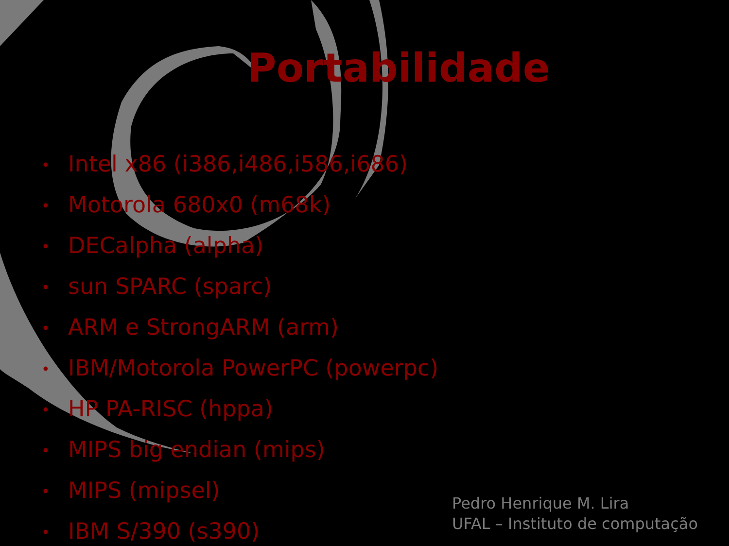Portabilidade
• Intel x86 (i386,i486,i586,i686)
• Motorola 680x0 (m68k)
• DECalpha (alpha)
• sun SPARC (sparc)
• ARM e StrongARM (arm)
• IBM/Motorola PowerPC (powerpc)
• HP PA-RISC (hppa)
• MIPS big endian (mips)
• MIPS (mipsel)
• IBM S/390 (s390)
Pedro Henrique M. Lira
UFAL – Instituto de computação